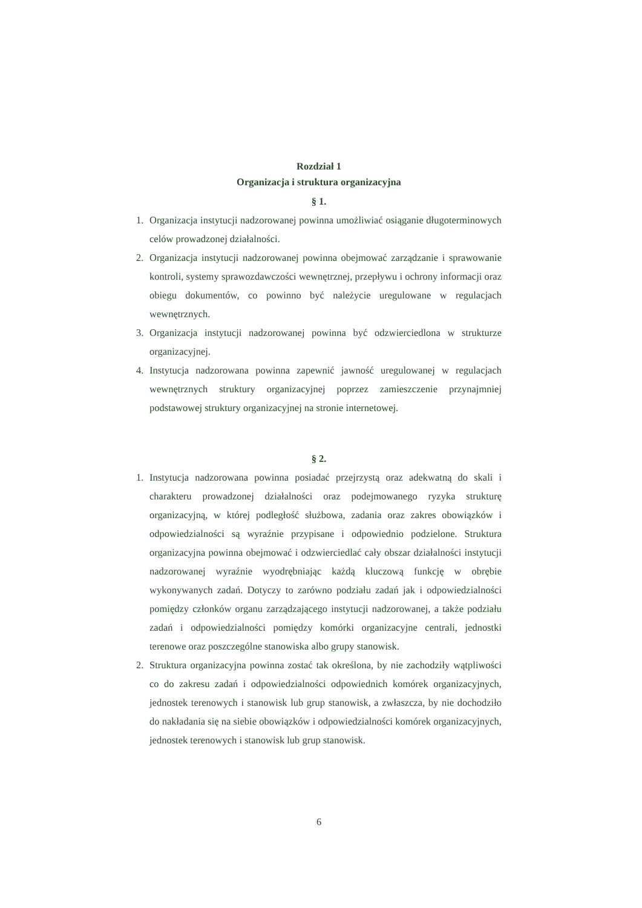Rozdział 1
Organizacja i struktura organizacyjna
§ 1.
1. Organizacja instytucji nadzorowanej powinna umożliwiać osiąganie długoterminowych celów prowadzonej działalności.
2. Organizacja instytucji nadzorowanej powinna obejmować zarządzanie i sprawowanie kontroli, systemy sprawozdawczości wewnętrznej, przepływu i ochrony informacji oraz obiegu dokumentów, co powinno być należycie uregulowane w regulacjach wewnętrznych.
3. Organizacja instytucji nadzorowanej powinna być odzwierciedlona w strukturze organizacyjnej.
4. Instytucja nadzorowana powinna zapewnić jawność uregulowanej w regulacjach wewnętrznych struktury organizacyjnej poprzez zamieszczenie przynajmniej podstawowej struktury organizacyjnej na stronie internetowej.
§ 2.
1. Instytucja nadzorowana powinna posiadać przejrzystą oraz adekwatną do skali i charakteru prowadzonej działalności oraz podejmowanego ryzyka strukturę organizacyjną, w której podległość służbowa, zadania oraz zakres obowiązków i odpowiedzialności są wyraźnie przypisane i odpowiednio podzielone. Struktura organizacyjna powinna obejmować i odzwierciedlać cały obszar działalności instytucji nadzorowanej wyraźnie wyodrębniając każdą kluczową funkcję w obrębie wykonywanych zadań. Dotyczy to zarówno podziału zadań jak i odpowiedzialności pomiędzy członków organu zarządzającego instytucji nadzorowanej, a także podziału zadań i odpowiedzialności pomiędzy komórki organizacyjne centrali, jednostki terenowe oraz poszczególne stanowiska albo grupy stanowisk.
2. Struktura organizacyjna powinna zostać tak określona, by nie zachodziły wątpliwości co do zakresu zadań i odpowiedzialności odpowiednich komórek organizacyjnych, jednostek terenowych i stanowisk lub grup stanowisk, a zwłaszcza, by nie dochodziło do nakładania się na siebie obowiązków i odpowiedzialności komórek organizacyjnych, jednostek terenowych i stanowisk lub grup stanowisk.
6